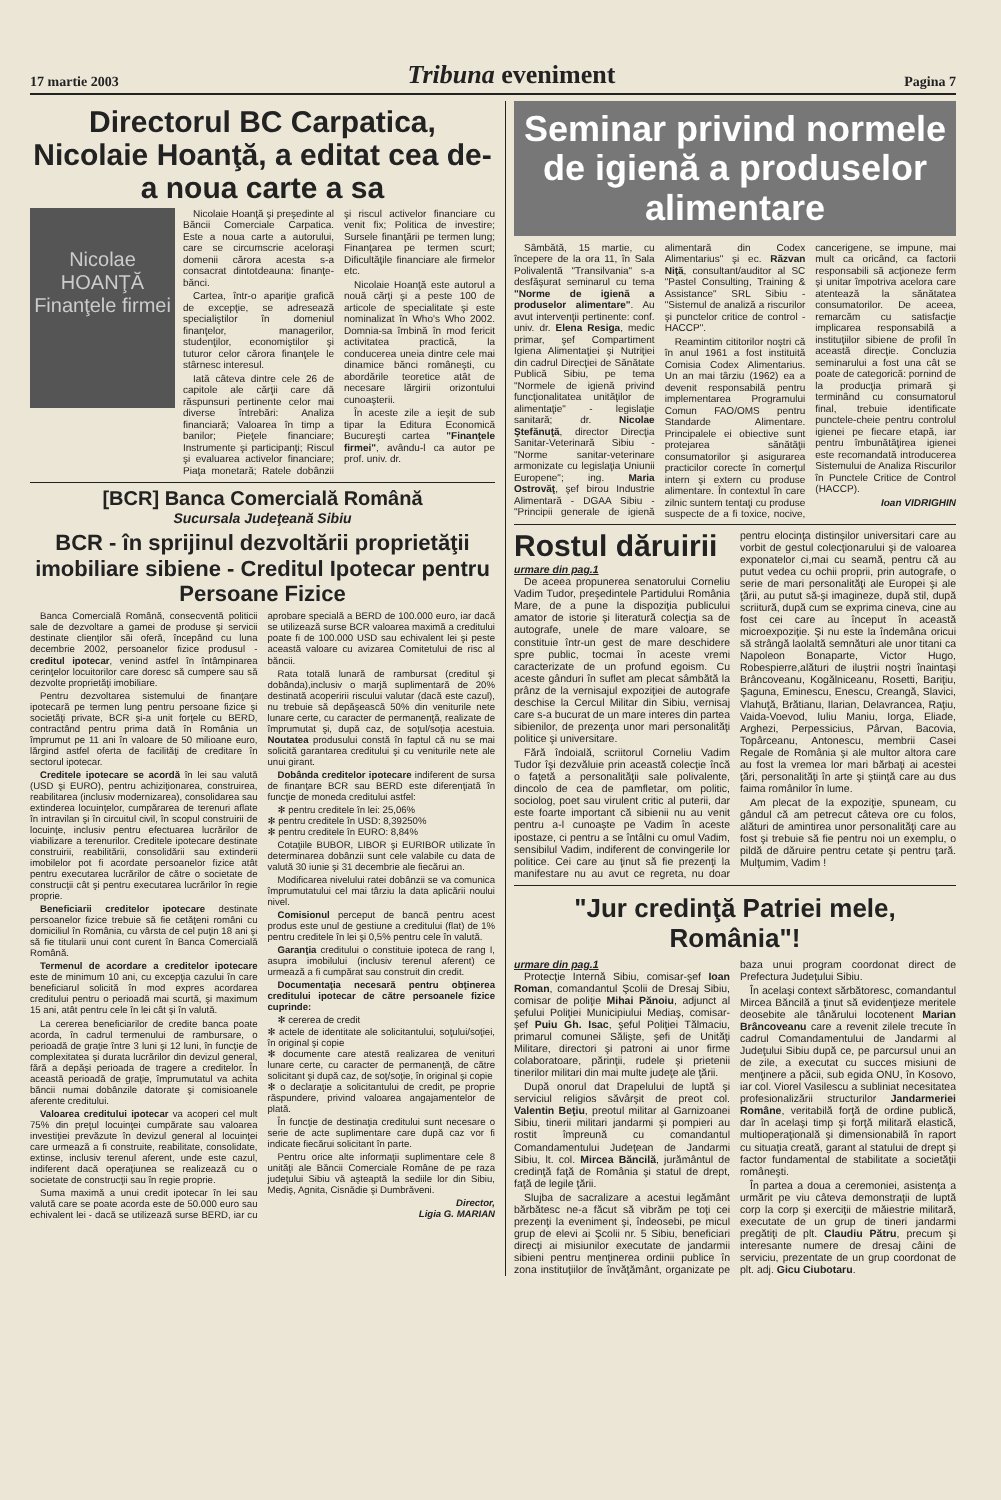17 martie 2003 Tribuna eveniment Pagina 7
Directorul BC Carpatica, Nicolaie Hoanţă, a editat cea de-a noua carte a sa
Nicolae HOANŢĂ
Finanţele firmei
Nicolaie Hoanţă şi preşedinte al Băncii Comerciale Carpatica. Este a noua carte a autorului, care se circumscrie aceloraşi domenii cărora acesta s-a consacrat dintotdeauna: finanţe-bănci.
Cartea, într-o apariţie grafică de excepţie, se adresează specialiştilor în domeniul finanţelor, managerilor, studenţilor, economiştilor şi tuturor celor cărora finanţele le stârnesc interesul.
Iată câteva dintre cele 26 de capitole ale cărţii care dă răspunsuri pertinente celor mai diverse întrebări: Analiza financiară; Valoarea în timp a banilor; Pieţele financiare; Instrumente şi participanţi; Riscul şi evaluarea activelor financiare; Piaţa monetară; Ratele dobânzii şi riscul activelor financiare cu venit fix; Politica de investire; Sursele finanţării pe termen lung; Finanţarea pe termen scurt; Dificultăţile financiare ale firmelor etc.
Nicolaie Hoanţă este autorul a nouă cărţi şi a peste 100 de articole de specialitate şi este nominalizat în Who's Who 2002. Domnia-sa îmbină în mod fericit activitatea practică, la conducerea uneia dintre cele mai dinamice bănci româneşti, cu abordările teoretice atât de necesare lărgirii orizontului cunoaşterii.
În aceste zile a ieşit de sub tipar la Editura Economică Bucureşti cartea "Finanţele firmei", avându-l ca autor pe prof. univ. dr.
[BCR] Banca Comercială Română
Sucursala Judeţeană Sibiu
BCR - în sprijinul dezvoltării proprietăţii imobiliare sibiene - Creditul Ipotecar pentru Persoane Fizice
Banca Comercială Română, consecventă politicii sale de dezvoltare a gamei de produse şi servicii destinate clienţilor săi oferă, începând cu luna decembrie 2002, persoanelor fizice produsul - creditul ipotecar, venind astfel în întâmpinarea cerinţelor locuitorilor care doresc să cumpere sau să dezvolte proprietăţi imobiliare.
Pentru dezvoltarea sistemului de finanţare ipotecară pe termen lung pentru persoane fizice şi societăţi private, BCR şi-a unit forţele cu BERD, contractând pentru prima dată în România un împrumut pe 11 ani în valoare de 50 milioane euro, lărgind astfel oferta de facilităţi de creditare în sectorul ipotecar.
Creditele ipotecare se acordă în lei sau valută (USD şi EURO), pentru achiziţionarea, construirea, reabilitarea (inclusiv modernizarea), consolidarea sau extinderea locuinţelor, cumpărarea de terenuri aflate în intravilan şi în circuitul civil, în scopul construirii de locuinţe, inclusiv pentru efectuarea lucrărilor de viabilizare a terenurilor. Creditele ipotecare destinate construirii, reabilitării, consolidării sau extinderii imobilelor pot fi acordate persoanelor fizice atât pentru executarea lucrărilor de către o societate de construcţii cât şi pentru executarea lucrărilor în regie proprie.
Beneficiarii creditelor ipotecare destinate persoanelor fizice trebuie să fie cetăţeni români cu domiciliul în România, cu vârsta de cel puţin 18 ani şi să fie titularii unui cont curent în Banca Comercială Română.
Termenul de acordare a creditelor ipotecare este de minimum 10 ani, cu excepţia cazului în care beneficiarul solicită în mod expres acordarea creditului pentru o perioadă mai scurtă, şi maximum 15 ani, atât pentru cele în lei cât şi în valută.
La cererea beneficiarilor de credite banca poate acorda, în cadrul termenului de rambursare, o perioadă de graţie între 3 luni şi 12 luni, în funcţie de complexitatea şi durata lucrărilor din devizul general, fără a depăşi perioada de tragere a creditelor. În această perioadă de graţie, împrumutatul va achita băncii numai dobânzile datorate şi comisioanele aferente creditului.
Valoarea creditului ipotecar va acoperi cel mult 75% din preţul locuinţei cumpărate sau valoarea investiţiei prevăzute în devizul general al locuinţei care urmează a fi construite, reabilitate, consolidate, extinse, inclusiv terenul aferent, unde este cazul, indiferent dacă operaţiunea se realizează cu o societate de construcţii sau în regie proprie.
Suma maximă a unui credit ipotecar în lei sau valută care se poate acorda este de 50.000 euro sau echivalent lei - dacă se utilizează surse BERD, iar cu aprobare specială a BERD de 100.000 euro, iar dacă se utilizează surse BCR valoarea maximă a creditului poate fi de 100.000 USD sau echivalent lei şi peste această valoare cu avizarea Comitetului de risc al băncii.
Rata totală lunară de rambursat (creditul şi dobânda),inclusiv o marjă suplimentară de 20% destinată acoperirii riscului valutar (dacă este cazul), nu trebuie să depăşească 50% din veniturile nete lunare certe, cu caracter de permanenţă, realizate de împrumutat şi, după caz, de soţul/soţia acestuia. Noutatea produsului constă în faptul că nu se mai solicită garantarea creditului şi cu veniturile nete ale unui girant.
Dobânda creditelor ipotecare indiferent de sursa de finanţare BCR sau BERD este diferenţiată în funcţie de moneda creditului astfel:
✻ pentru creditele în lei: 25,06%
✻ pentru creditele în USD: 8,39250%
✻ pentru creditele în EURO: 8,84%
Cotaţiile BUBOR, LIBOR şi EURIBOR utilizate în determinarea dobânzii sunt cele valabile cu data de valută 30 iunie şi 31 decembrie ale fiecărui an.
Modificarea nivelului ratei dobânzii se va comunica împrumutatului cel mai târziu la data aplicării noului nivel.
Comisionul perceput de bancă pentru acest produs este unul de gestiune a creditului (flat) de 1% pentru creditele în lei şi 0,5% pentru cele în valută.
Garanţia creditului o constituie ipoteca de rang I, asupra imobilului (inclusiv terenul aferent) ce urmează a fi cumpărat sau construit din credit.
Documentaţia necesară pentru obţinerea creditului ipotecar de către persoanele fizice cuprinde:
✻ cererea de credit
✻ actele de identitate ale solicitantului, soţului/soţiei, în original şi copie
✻ documente care atestă realizarea de venituri lunare certe, cu caracter de permanenţă, de către solicitant şi după caz, de soţ/soţie, în original şi copie
✻ o declaraţie a solicitantului de credit, pe proprie răspundere, privind valoarea angajamentelor de plată.
În funcţie de destinaţia creditului sunt necesare o serie de acte suplimentare care după caz vor fi indicate fiecărui solicitant în parte.
Pentru orice alte informaţii suplimentare cele 8 unităţi ale Băncii Comerciale Române de pe raza judeţului Sibiu vă aşteaptă la sediile lor din Sibiu, Mediş, Agnita, Cisnădie şi Dumbrăveni.
Director,
Ligia G. MARIAN
Seminar privind normele de igienă a produselor alimentare
Sâmbătă, 15 martie, cu începere de la ora 11, în Sala Polivalentă "Transilvania" s-a desfăşurat seminarul cu tema "Norme de igienă a produselor alimentare". Au avut intervenţii pertinente: conf. univ. dr. Elena Resiga, medic primar, şef Compartiment Igiena Alimentaţiei şi Nutriţiei din cadrul Direcţiei de Sănătate Publică Sibiu, pe tema "Normele de igienă privind funcţionalitatea unităţilor de alimentaţie" - legislaţie sanitară; dr. Nicolae Ştefănuţă, director Direcţia Sanitar-Veterinară Sibiu - "Norme sanitar-veterinare armonizate cu legislaţia Uniunii Europene"; ing. Maria Ostrovăţ, şef birou Industrie Alimentară - DGAA Sibiu - "Principii generale de igienă alimentară din Codex Alimentarius" şi ec. Răzvan Niţă, consultant/auditor al SC "Pastel Consulting, Training & Assistance" SRL Sibiu - "Sistemul de analiză a riscurilor şi punctelor critice de control - HACCP".
Reamintim cititorilor noştri că în anul 1961 a fost instituită Comisia Codex Alimentarius. Un an mai târziu (1962) ea a devenit responsabilă pentru implementarea Programului Comun FAO/OMS pentru Standarde Alimentare. Principalele ei obiective sunt protejarea sănătăţii consumatorilor şi asigurarea practicilor corecte în comerţul intern şi extern cu produse alimentare. În contextul în care zilnic suntem tentaţi cu produse suspecte de a fi toxice, nocive, cancerigene, se impune, mai mult ca oricând, ca factorii responsabili să acţioneze ferm şi unitar împotriva acelora care atentează la sănătatea consumatorilor. De aceea, remarcăm cu satisfacţie implicarea responsabilă a instituţiilor sibiene de profil în această direcţie. Concluzia seminarului a fost una cât se poate de categorică: pornind de la producţia primară şi terminând cu consumatorul final, trebuie identificate punctele-cheie pentru controlul igienei pe fiecare etapă, iar pentru îmbunătăţirea igienei este recomandată introducerea Sistemului de Analiza Riscurilor în Punctele Critice de Control (HACCP).
Ioan VIDRIGHIN
Rostul dăruirii
urmare din pag.1
De aceea propunerea senatorului Corneliu Vadim Tudor, preşedintele Partidului România Mare, de a pune la dispoziţia publicului amator de istorie şi literatură colecţia sa de autografe, unele de mare valoare, se constituie într-un gest de mare deschidere spre public, tocmai în aceste vremi caracterizate de un profund egoism. Cu aceste gânduri în suflet am plecat sâmbătă la prânz de la vernisajul expoziţiei de autografe deschise la Cercul Militar din Sibiu, vernisaj care s-a bucurat de un mare interes din partea sibienilor, de prezenţa unor mari personalităţi politice şi universitare.
Fără îndoială, scriitorul Corneliu Vadim Tudor îşi dezvăluie prin această colecţie încă o faţetă a personalităţii sale polivalente, dincolo de cea de pamfletar, om politic, sociolog, poet sau virulent critic al puterii, dar este foarte important că sibienii nu au venit pentru a-l cunoaşte pe Vadim în aceste ipostaze, ci pentru a se întâlni cu omul Vadim, sensibilul Vadim, indiferent de convingerile lor politice. Cei care au ţinut să fie prezenţi la manifestare nu au avut ce regreta, nu doar pentru elocinţa distinşilor universitari care au vorbit de gestul colecţionarului şi de valoarea exponatelor ci,mai cu seamă, pentru că au putut vedea cu ochii proprii, prin autografe, o serie de mari personalităţi ale Europei şi ale ţării, au putut să-şi imagineze, după stil, după scriitură, după cum se exprima cineva, cine au fost cei care au început în această microexpoziţie. Şi nu este la îndemâna oricui să strângă laolaltă semnături ale unor titani ca Napoleon Bonaparte, Victor Hugo, Robespierre,alături de iluştrii noştri înaintaşi Brâncoveanu, Kogălniceanu, Rosetti, Bariţiu, Şaguna, Eminescu, Enescu, Creangă, Slavici, Vlahuţă, Brătianu, Ilarian, Delavrancea, Raţiu, Vaida-Voevod, Iuliu Maniu, Iorga, Eliade, Arghezi, Perpessicius, Pârvan, Bacovia, Topârceanu, Antonescu, membrii Casei Regale de România şi ale multor altora care au fost la vremea lor mari bărbaţi ai acestei ţări, personalităţi în arte şi ştiinţă care au dus faima românilor în lume.
Am plecat de la expoziţie, spuneam, cu gândul că am petrecut câteva ore cu folos, alături de amintirea unor personalităţi care au fost şi trebuie să fie pentru noi un exemplu, o pildă de dăruire pentru cetate şi pentru ţară. Mulţumim, Vadim !
"Jur credinţă Patriei mele, România"!
urmare din pag.1
Protecţie Internă Sibiu, comisar-şef Ioan Roman, comandantul Şcolii de Dresaj Sibiu, comisar de poliţie Mihai Pănoiu, adjunct al şefului Poliţiei Municipiului Mediaş, comisar-şef Puiu Gh. Isac, şeful Poliţiei Tălmaciu, primarul comunei Sălişte, şefi de Unităţi Militare, directori şi patroni ai unor firme colaboratoare, părinţii, rudele şi prietenii tinerilor militari din mai multe judeţe ale ţării.
După onorul dat Drapelului de luptă şi serviciul religios săvârşit de preot col. Valentin Beţiu, preotul militar al Garnizoanei Sibiu, tinerii militari jandarmi şi pompieri au rostit împreună cu comandantul Comandamentului Judeţean de Jandarmi Sibiu, lt. col. Mircea Băncilă, jurământul de credinţă faţă de România şi statul de drept, faţă de legile ţării.
Slujba de sacralizare a acestui legământ bărbătesc ne-a făcut să vibrăm pe toţi cei prezenţi la eveniment şi, îndeosebi, pe micul grup de elevi ai Şcolii nr. 5 Sibiu, beneficiari direcţi ai misiunilor executate de jandarmii sibieni pentru menţinerea ordinii publice în zona instituţiilor de învăţământ, organizate pe baza unui program coordonat direct de Prefectura Judeţului Sibiu.
În acelaşi context sărbătoresc, comandantul Mircea Băncilă a ţinut să evidenţieze meritele deosebite ale tânărului locotenent Marian Brâncoveanu care a revenit zilele trecute în cadrul Comandamentului de Jandarmi al Judeţului Sibiu după ce, pe parcursul unui an de zile, a executat cu succes misiuni de menţinere a păcii, sub egida ONU, în Kosovo, iar col. Viorel Vasilescu a subliniat necesitatea profesionalizării structurilor Jandarmeriei Române, veritabilă forţă de ordine publică, dar în acelaşi timp şi forţă militară elastică, multioperaţională şi dimensionabilă în raport cu situaţia creată, garant al statului de drept şi factor fundamental de stabilitate a societăţii româneşti.
În partea a doua a ceremoniei, asistenţa a urmărit pe viu câteva demonstraţii de luptă corp la corp şi exerciţii de măiestrie militară, executate de un grup de tineri jandarmi pregătiţi de plt. Claudiu Pătru, precum şi interesante numere de dresaj câini de serviciu, prezentate de un grup coordonat de plt. adj. Gicu Ciubotaru.